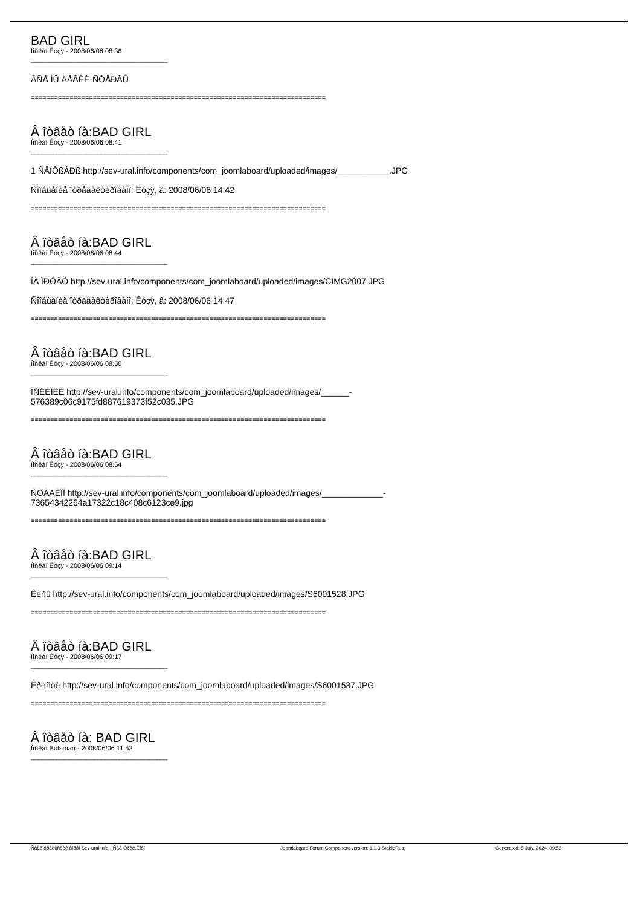BAD GIRL
Ïîñëàí Êóçÿ - 2008/06/06 08:36
_____________________________________
ÂÑÅ ÌÛ ÄÅÂÊÈ-ÑÒÅÐÂÛ
============================================================================
Â îòâåò íà:BAD GIRL
Ïîñëàí Êóçÿ - 2008/06/06 08:41
_____________________________________
1 ÑÅÍÒßÁÐß http://sev-ural.info/components/com_joomlaboard/uploaded/images/___________.JPG
Ñîîáùåíèå îòðåäàêòèðîâàíî: Êóçÿ, â: 2008/06/06 14:42
============================================================================
Â îòâåò íà:BAD GIRL
Ïîñëàí Êóçÿ - 2008/06/06 08:44
_____________________________________
ÍÀ ÏÐÓÄÓ http://sev-ural.info/components/com_joomlaboard/uploaded/images/CIMG2007.JPG
Ñîîáùåíèå îòðåäàêòèðîâàíî: Êóçÿ, â: 2008/06/06 14:47
============================================================================
Â îòâåò íà:BAD GIRL
Ïîñëàí Êóçÿ - 2008/06/06 08:50
_____________________________________
ÎÑËÈÍÊÈ http://sev-ural.info/components/com_joomlaboard/uploaded/images/______-
576389c06c9175fd887619373f52c035.JPG
============================================================================
Â îòâåò íà:BAD GIRL
Ïîñëàí Êóçÿ - 2008/06/06 08:54
_____________________________________
ÑÒÀÄÈÎÍ http://sev-ural.info/components/com_joomlaboard/uploaded/images/_____________-
73654342264a17322c18c408c6123ce9.jpg
============================================================================
Â îòâåò íà:BAD GIRL
Ïîñëàí Êóçÿ - 2008/06/06 09:14
_____________________________________
Êèñû http://sev-ural.info/components/com_joomlaboard/uploaded/images/S6001528.JPG
============================================================================
Â îòâåò íà:BAD GIRL
Ïîñëàí Êóçÿ - 2008/06/06 09:17
_____________________________________
Êðèñòè http://sev-ural.info/components/com_joomlaboard/uploaded/images/S6001537.JPG
============================================================================
Â îòâåò íà: BAD GIRL
Ïîñëàí Botsman - 2008/06/06 11:52
_____________________________________
Ñâåðîóðàëüñêèé ôîðóì Sev-ural.info - Ñâå-Óðàë.Èíôî Joomlaboard Forum Component version: 1.1.3 StableRus Generated: 5 July, 2024, 09:56